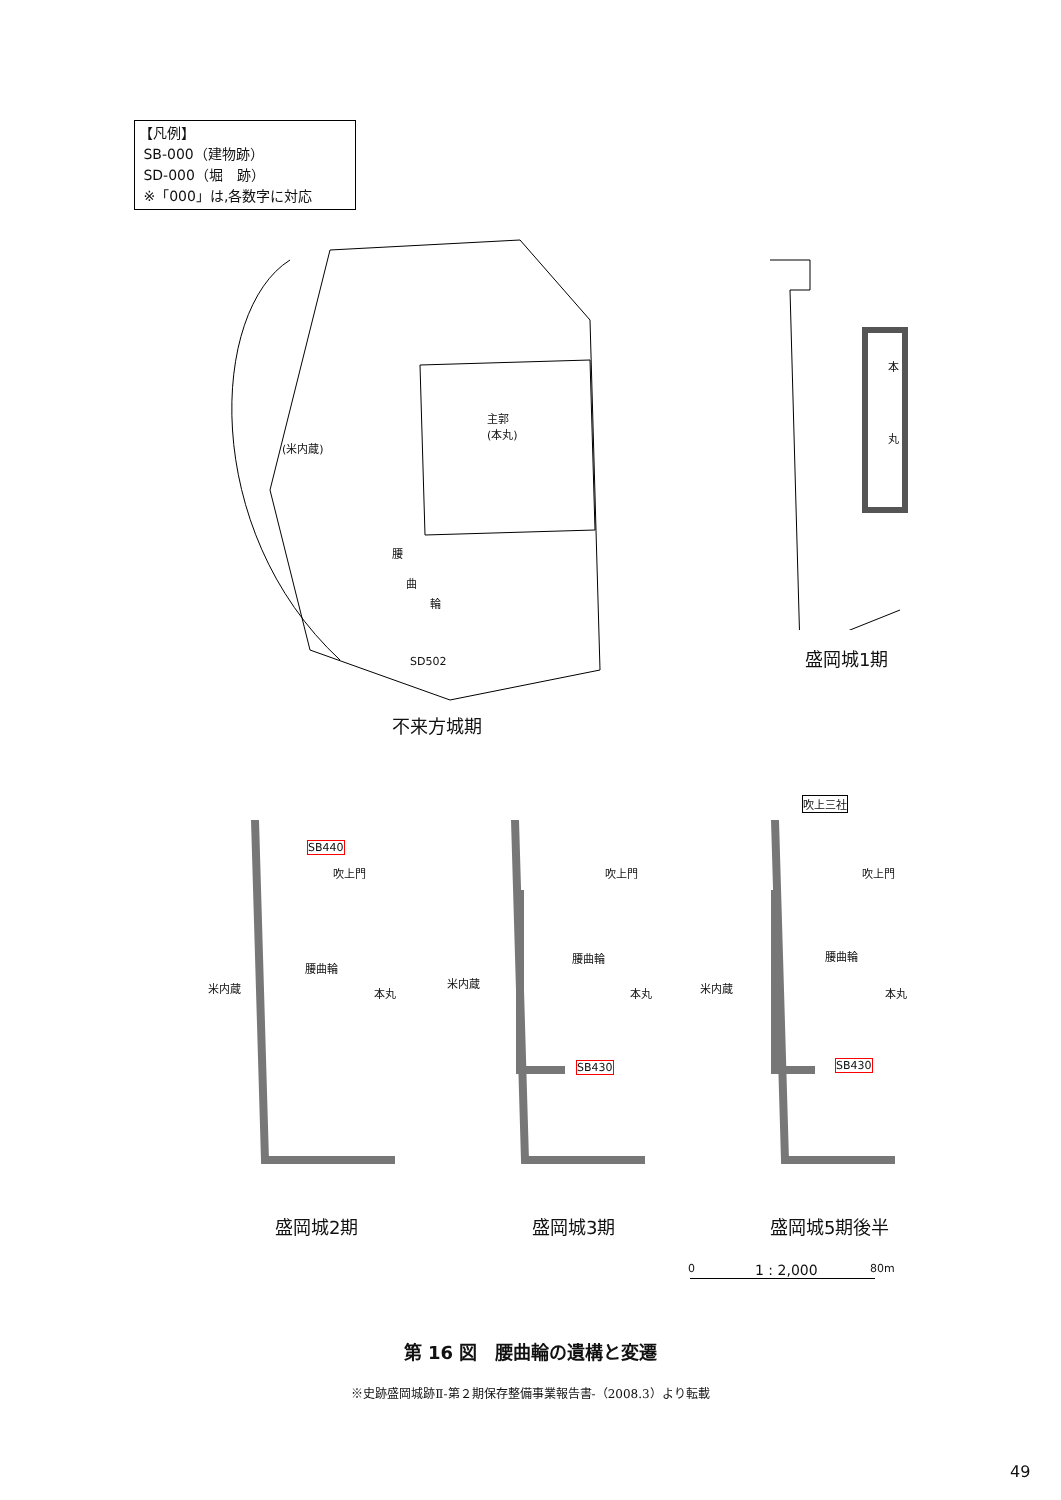【凡例】
SB-000（建物跡）
SD-000（堀　跡）
※「000」は,各数字に対応
主郭
(本丸)
(米内蔵)
腰
曲
輪
SD502
不来方城期
本
丸
盛岡城1期
SB440
吹上門
腰曲輪
米内蔵 本丸
盛岡城2期
吹上門
腰曲輪
米内蔵
本丸
SB430
盛岡城3期
吹上三社
吹上門
腰曲輪
米内蔵 本丸
SB430
盛岡城5期後半
0 1 : 2,000 80m
第 16 図　腰曲輪の遺構と変遷
※史跡盛岡城跡Ⅱ-第２期保存整備事業報告書-（2008.3）より転載
49